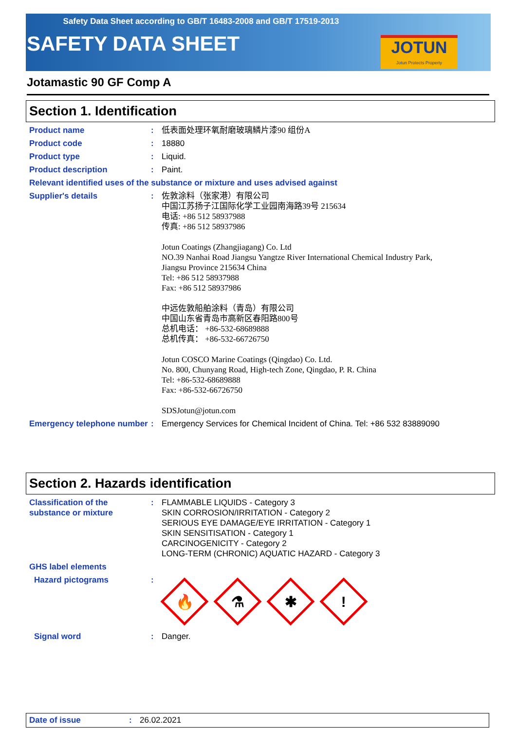Safety Data Sheet according to GB/T 16483-2008 and GB/T 17519-2013
SAFETY DATA SHEET
JOTUN
Jotun Protects Property
Jotamastic 90 GF Comp A
Section 1. Identification
Product name : 低表面处理环氧耐磨玻璃鳞片漆90 组份A
Product code : 18880
Product type : Liquid.
Product description : Paint.
Relevant identified uses of the substance or mixture and uses advised against
Supplier's details : 佐敦涂料（张家港）有限公司
中国江苏扬子江国际化学工业园南海路39号 215634
电话: +86 512 58937988
传真: +86 512 58937986
Jotun Coatings (Zhangjiagang) Co. Ltd
NO.39 Nanhai Road Jiangsu Yangtze River International Chemical Industry Park,
Jiangsu Province 215634 China
Tel: +86 512 58937988
Fax: +86 512 58937986
中远佐敦船舶涂料（青岛）有限公司
中国山东省青岛市高新区春阳路800号
总机电话： +86-532-68689888
总机传真： +86-532-66726750
Jotun COSCO Marine Coatings (Qingdao) Co. Ltd.
No. 800, Chunyang Road, High-tech Zone, Qingdao, P. R. China
Tel: +86-532-68689888
Fax: +86-532-66726750
SDSJotun@jotun.com
Emergency telephone number
: Emergency Services for Chemical Incident of China. Tel: +86 532 83889090
Section 2. Hazards identification
Classification of the substance or mixture
: FLAMMABLE LIQUIDS - Category 3
SKIN CORROSION/IRRITATION - Category 2
SERIOUS EYE DAMAGE/EYE IRRITATION - Category 1
SKIN SENSITISATION - Category 1
CARCINOGENICITY - Category 2
LONG-TERM (CHRONIC) AQUATIC HAZARD - Category 3
GHS label elements
Hazard pictograms :
🔥
⚗
✱
!
Signal word : Danger.
Date of issue : 26.02.2021